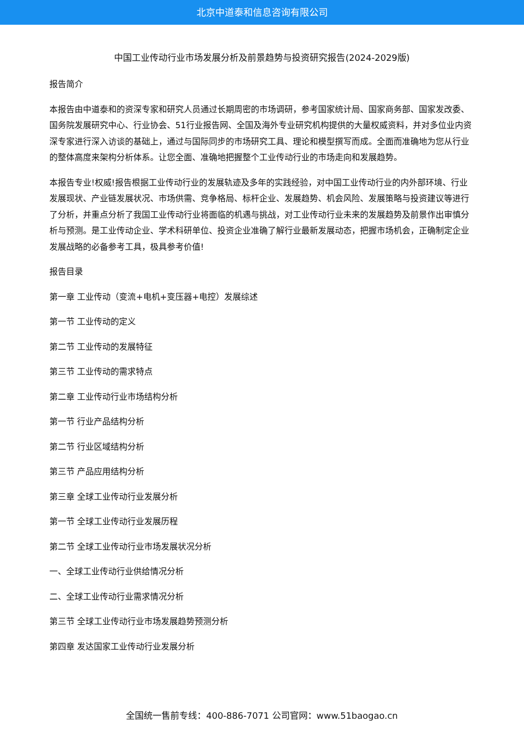北京中道泰和信息咨询有限公司
中国工业传动行业市场发展分析及前景趋势与投资研究报告(2024-2029版)
报告简介
本报告由中道泰和的资深专家和研究人员通过长期周密的市场调研，参考国家统计局、国家商务部、国家发改委、国务院发展研究中心、行业协会、51行业报告网、全国及海外专业研究机构提供的大量权威资料，并对多位业内资深专家进行深入访谈的基础上，通过与国际同步的市场研究工具、理论和模型撰写而成。全面而准确地为您从行业的整体高度来架构分析体系。让您全面、准确地把握整个工业传动行业的市场走向和发展趋势。
本报告专业!权威!报告根据工业传动行业的发展轨迹及多年的实践经验，对中国工业传动行业的内外部环境、行业发展现状、产业链发展状况、市场供需、竞争格局、标杆企业、发展趋势、机会风险、发展策略与投资建议等进行了分析，并重点分析了我国工业传动行业将面临的机遇与挑战，对工业传动行业未来的发展趋势及前景作出审慎分析与预测。是工业传动企业、学术科研单位、投资企业准确了解行业最新发展动态，把握市场机会，正确制定企业发展战略的必备参考工具，极具参考价值!
报告目录
第一章 工业传动（变流+电机+变压器+电控）发展综述
第一节 工业传动的定义
第二节 工业传动的发展特征
第三节 工业传动的需求特点
第二章 工业传动行业市场结构分析
第一节 行业产品结构分析
第二节 行业区域结构分析
第三节 产品应用结构分析
第三章 全球工业传动行业发展分析
第一节 全球工业传动行业发展历程
第二节 全球工业传动行业市场发展状况分析
一、全球工业传动行业供给情况分析
二、全球工业传动行业需求情况分析
第三节 全球工业传动行业市场发展趋势预测分析
第四章 发达国家工业传动行业发展分析
全国统一售前专线：400-886-7071 公司官网：www.51baogao.cn